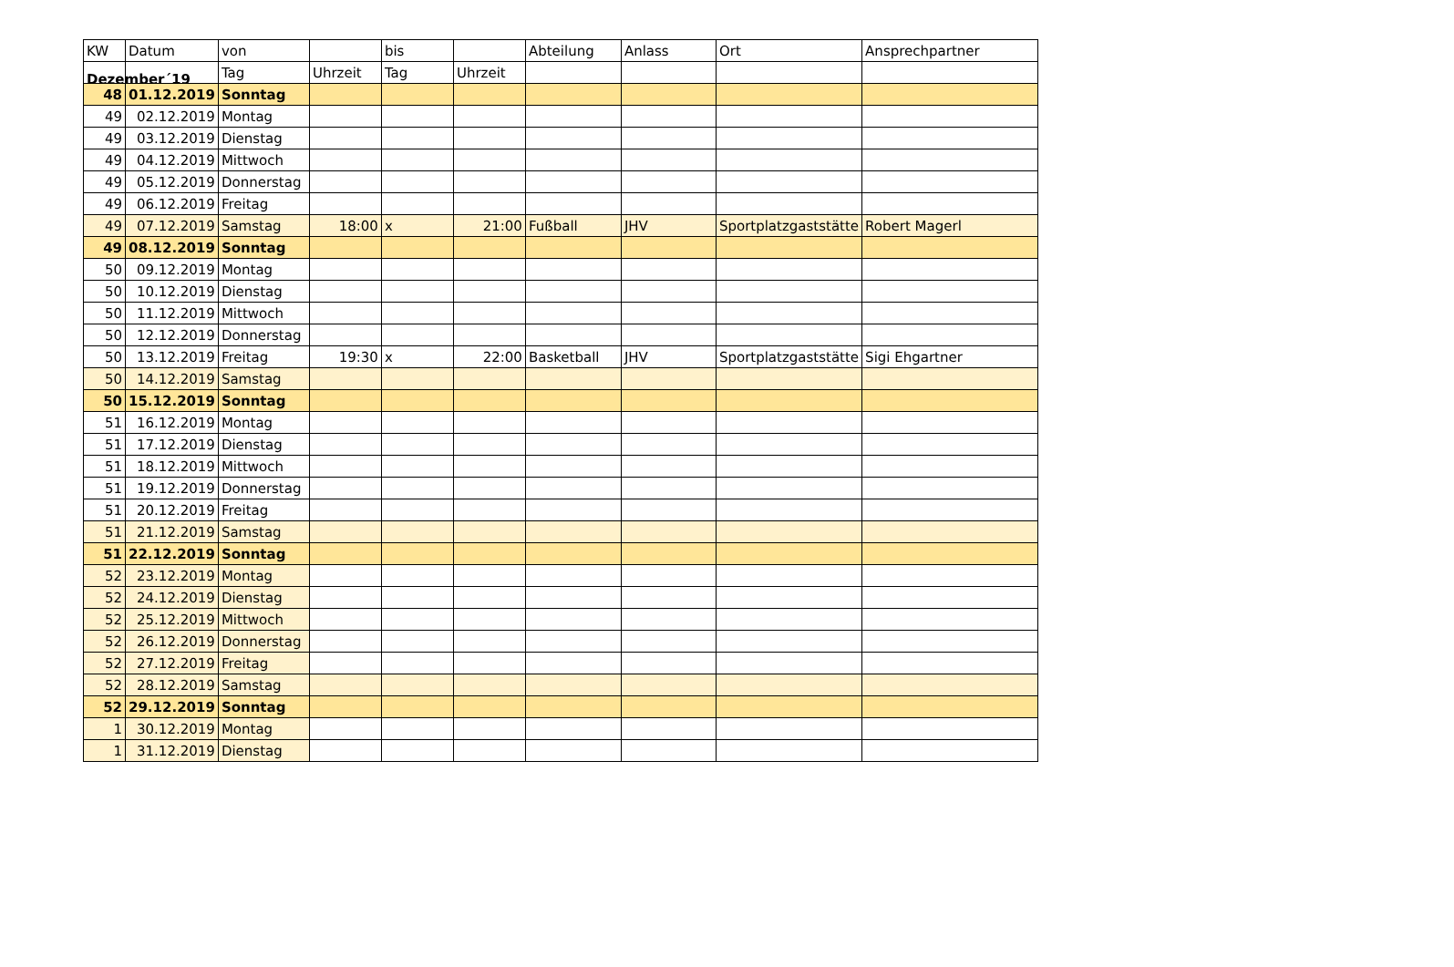Dezember´19
| KW | Datum | von | | bis | | Abteilung | Anlass | Ort | Ansprechpartner |
| --- | --- | --- | --- | --- | --- | --- | --- | --- | --- |
| | | Tag | Uhrzeit | Tag | Uhrzeit | | | | |
| 48 | 01.12.2019 | Sonntag | | | | | | | |
| 49 | 02.12.2019 | Montag | | | | | | | |
| 49 | 03.12.2019 | Dienstag | | | | | | | |
| 49 | 04.12.2019 | Mittwoch | | | | | | | |
| 49 | 05.12.2019 | Donnerstag | | | | | | | |
| 49 | 06.12.2019 | Freitag | | | | | | | |
| 49 | 07.12.2019 | Samstag | 18:00 | x | 21:00 | Fußball | JHV | Sportplatzgaststätte | Robert Magerl |
| 49 | 08.12.2019 | Sonntag | | | | | | | |
| 50 | 09.12.2019 | Montag | | | | | | | |
| 50 | 10.12.2019 | Dienstag | | | | | | | |
| 50 | 11.12.2019 | Mittwoch | | | | | | | |
| 50 | 12.12.2019 | Donnerstag | | | | | | | |
| 50 | 13.12.2019 | Freitag | 19:30 | x | 22:00 | Basketball | JHV | Sportplatzgaststätte | Sigi Ehgartner |
| 50 | 14.12.2019 | Samstag | | | | | | | |
| 50 | 15.12.2019 | Sonntag | | | | | | | |
| 51 | 16.12.2019 | Montag | | | | | | | |
| 51 | 17.12.2019 | Dienstag | | | | | | | |
| 51 | 18.12.2019 | Mittwoch | | | | | | | |
| 51 | 19.12.2019 | Donnerstag | | | | | | | |
| 51 | 20.12.2019 | Freitag | | | | | | | |
| 51 | 21.12.2019 | Samstag | | | | | | | |
| 51 | 22.12.2019 | Sonntag | | | | | | | |
| 52 | 23.12.2019 | Montag | | | | | | | |
| 52 | 24.12.2019 | Dienstag | | | | | | | |
| 52 | 25.12.2019 | Mittwoch | | | | | | | |
| 52 | 26.12.2019 | Donnerstag | | | | | | | |
| 52 | 27.12.2019 | Freitag | | | | | | | |
| 52 | 28.12.2019 | Samstag | | | | | | | |
| 52 | 29.12.2019 | Sonntag | | | | | | | |
| 1 | 30.12.2019 | Montag | | | | | | | |
| 1 | 31.12.2019 | Dienstag | | | | | | | |